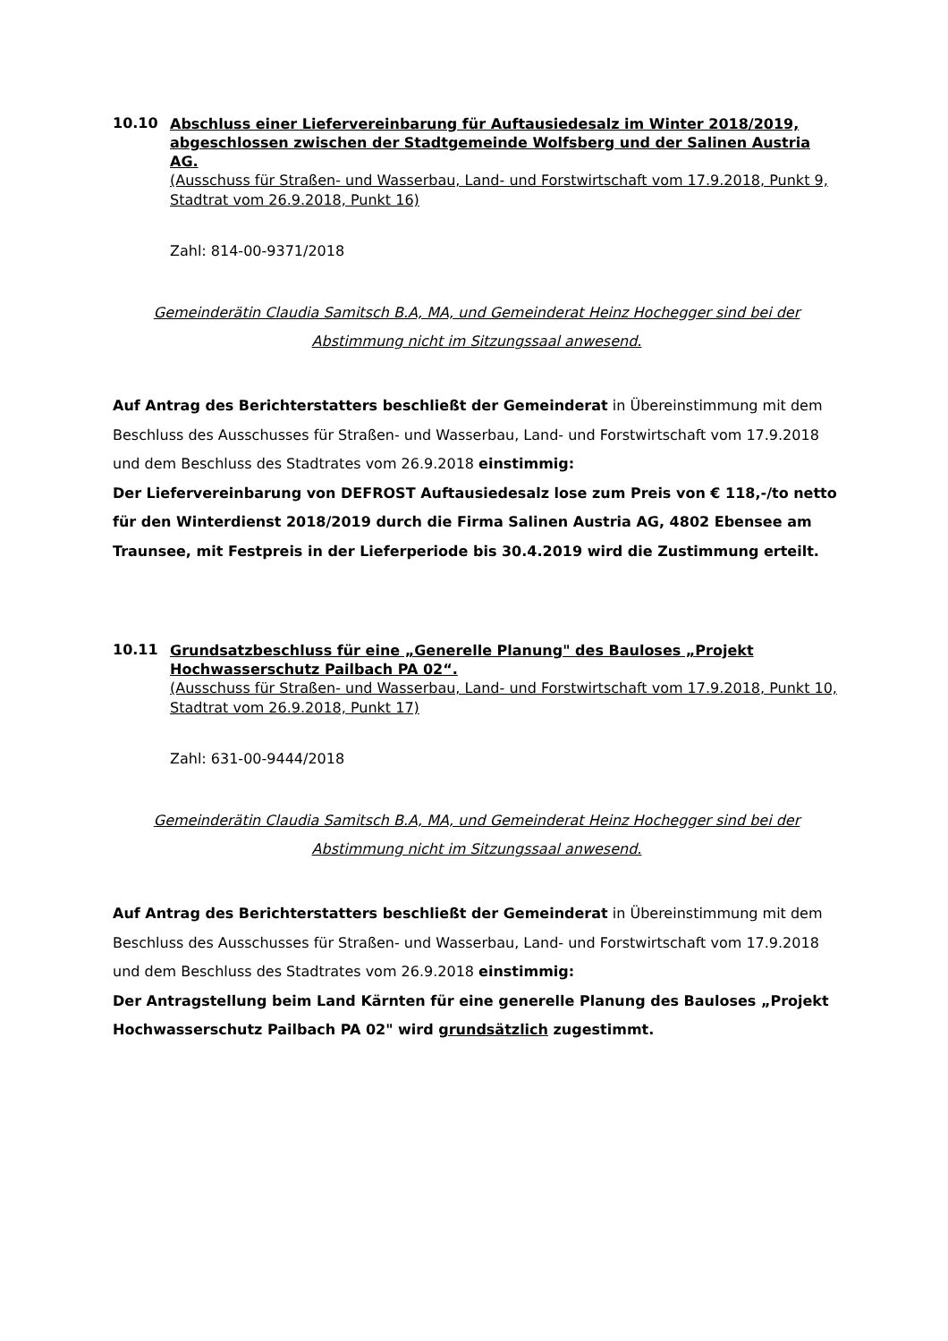10.10
Abschluss einer Liefervereinbarung für Auftausiedesalz im Winter 2018/2019, abgeschlossen zwischen der Stadtgemeinde Wolfsberg und der Salinen Austria AG.
(Ausschuss für Straßen- und Wasserbau, Land- und Forstwirtschaft vom 17.9.2018, Punkt 9, Stadtrat vom 26.9.2018, Punkt 16)
Zahl: 814-00-9371/2018
Gemeinderätin Claudia Samitsch B.A, MA, und Gemeinderat Heinz Hochegger sind bei der Abstimmung nicht im Sitzungssaal anwesend.
Auf Antrag des Berichterstatters beschließt der Gemeinderat in Übereinstimmung mit dem Beschluss des Ausschusses für Straßen- und Wasserbau, Land- und Forstwirtschaft vom 17.9.2018 und dem Beschluss des Stadtrates vom 26.9.2018 einstimmig:
Der Liefervereinbarung von DEFROST Auftausiedesalz lose zum Preis von € 118,-/to netto für den Winterdienst 2018/2019 durch die Firma Salinen Austria AG, 4802 Ebensee am Traunsee, mit Festpreis in der Lieferperiode bis 30.4.2019 wird die Zustimmung erteilt.
10.11
Grundsatzbeschluss für eine „Generelle Planung" des Bauloses „Projekt Hochwasserschutz Pailbach PA 02“.
(Ausschuss für Straßen- und Wasserbau, Land- und Forstwirtschaft vom 17.9.2018, Punkt 10, Stadtrat vom 26.9.2018, Punkt 17)
Zahl: 631-00-9444/2018
Gemeinderätin Claudia Samitsch B.A, MA, und Gemeinderat Heinz Hochegger sind bei der Abstimmung nicht im Sitzungssaal anwesend.
Auf Antrag des Berichterstatters beschließt der Gemeinderat in Übereinstimmung mit dem Beschluss des Ausschusses für Straßen- und Wasserbau, Land- und Forstwirtschaft vom 17.9.2018 und dem Beschluss des Stadtrates vom 26.9.2018 einstimmig:
Der Antragstellung beim Land Kärnten für eine generelle Planung des Bauloses „Projekt Hochwasserschutz Pailbach PA 02" wird grundsätzlich zugestimmt.